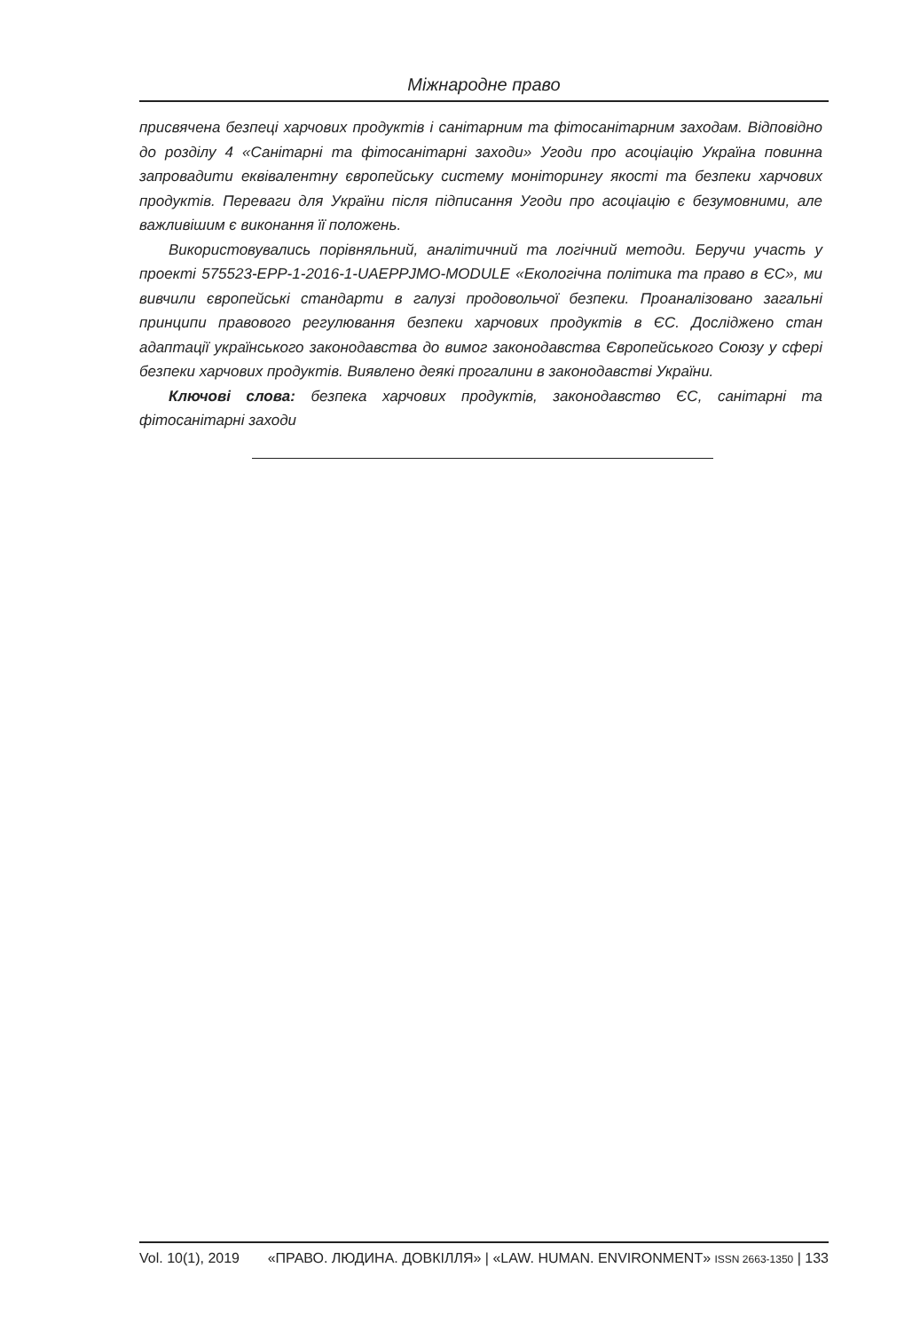Міжнародне право
присвячена безпеці харчових продуктів і санітарним та фітосанітарним заходам. Відповідно до розділу 4 «Санітарні та фітосанітарні заходи» Угоди про асоціацію Україна повинна запровадити еквівалентну європейську систему моніторингу якості та безпеки харчових продуктів. Переваги для України після підписання Угоди про асоціацію є безумовними, але важливішим є виконання її положень.
Використовувались порівняльний, аналітичний та логічний методи. Беручи участь у проекті 575523-EPP-1-2016-1-UAEPPJMO-MODULE «Екологічна політика та право в ЄС», ми вивчили європейські стандарти в галузі продовольчої безпеки. Проаналізовано загальні принципи правового регулювання безпеки харчових продуктів в ЄС. Досліджено стан адаптації українського законодавства до вимог законодавства Європейського Союзу у сфері безпеки харчових продуктів. Виявлено деякі прогалини в законодавстві України.
Ключові слова: безпека харчових продуктів, законодавство ЄС, санітарні та фітосанітарні заходи
Vol. 10(1), 2019 «ПРАВО. ЛЮДИНА. ДОВКІЛЛЯ» | «LAW. HUMAN. ENVIRONMENT» ISSN 2663-1350 | 133